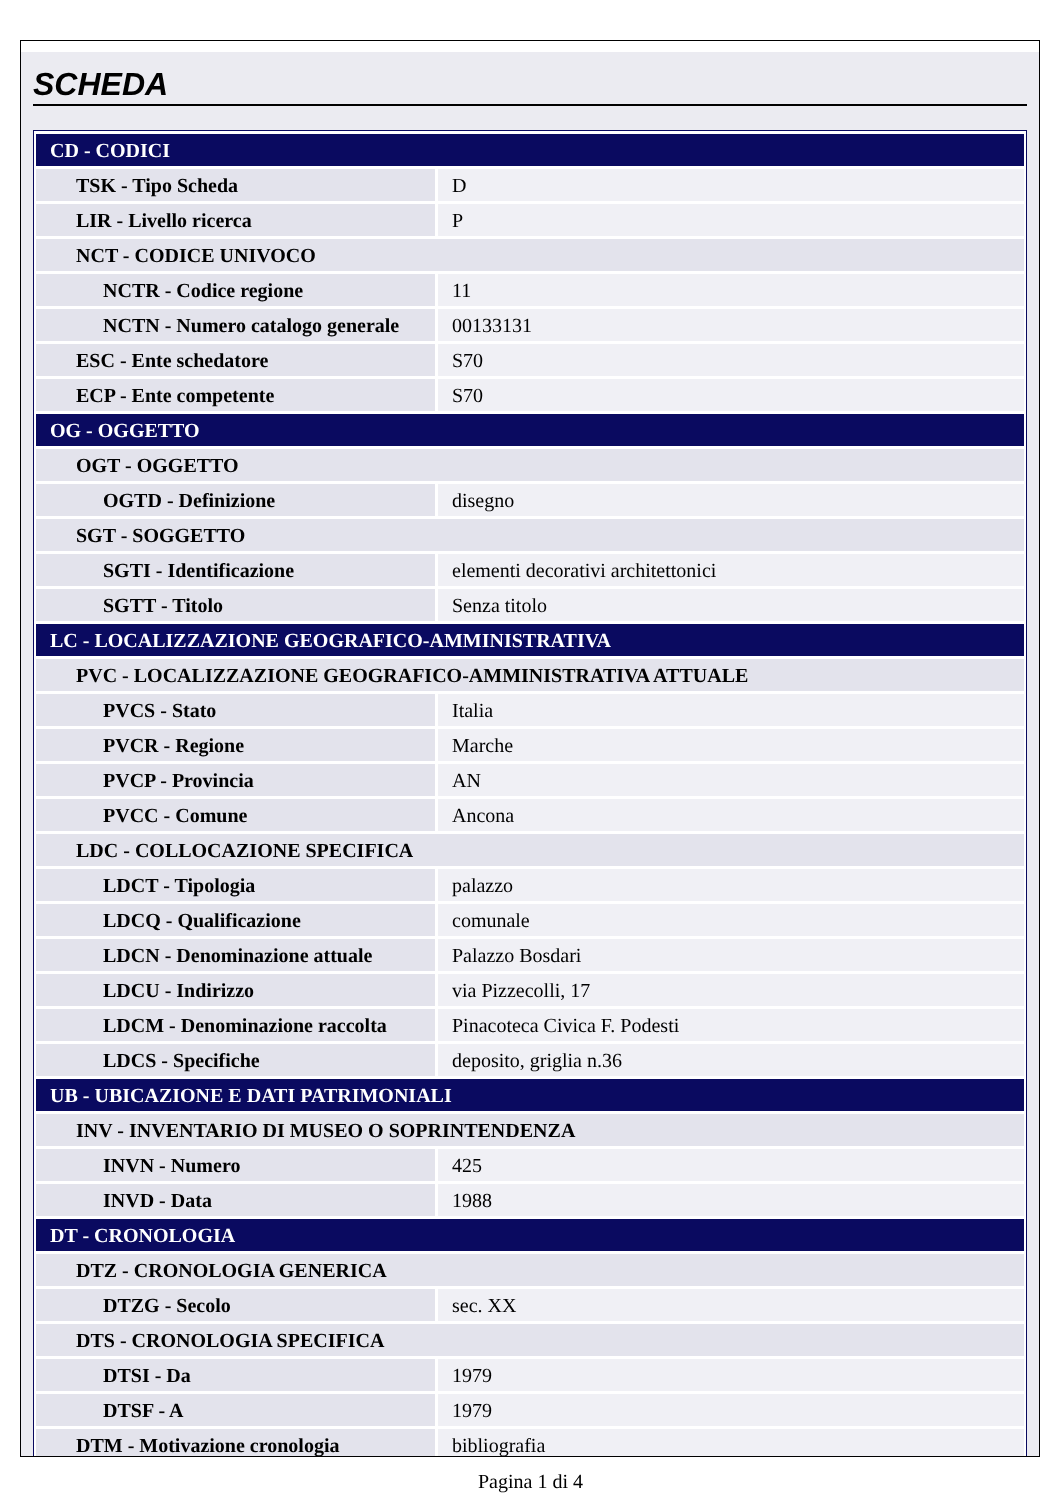SCHEDA
| CD - CODICI | |
| TSK - Tipo Scheda | D |
| LIR - Livello ricerca | P |
| NCT - CODICE UNIVOCO | |
| NCTR - Codice regione | 11 |
| NCTN - Numero catalogo generale | 00133131 |
| ESC - Ente schedatore | S70 |
| ECP - Ente competente | S70 |
| OG - OGGETTO | |
| OGT - OGGETTO | |
| OGTD - Definizione | disegno |
| SGT - SOGGETTO | |
| SGTI - Identificazione | elementi decorativi architettonici |
| SGTT - Titolo | Senza titolo |
| LC - LOCALIZZAZIONE GEOGRAFICO-AMMINISTRATIVA | |
| PVC - LOCALIZZAZIONE GEOGRAFICO-AMMINISTRATIVA ATTUALE | |
| PVCS - Stato | Italia |
| PVCR - Regione | Marche |
| PVCP - Provincia | AN |
| PVCC - Comune | Ancona |
| LDC - COLLOCAZIONE SPECIFICA | |
| LDCT - Tipologia | palazzo |
| LDCQ - Qualificazione | comunale |
| LDCN - Denominazione attuale | Palazzo Bosdari |
| LDCU - Indirizzo | via Pizzecolli, 17 |
| LDCM - Denominazione raccolta | Pinacoteca Civica F. Podesti |
| LDCS - Specifiche | deposito, griglia n.36 |
| UB - UBICAZIONE E DATI PATRIMONIALI | |
| INV - INVENTARIO DI MUSEO O SOPRINTENDENZA | |
| INVN - Numero | 425 |
| INVD - Data | 1988 |
| DT - CRONOLOGIA | |
| DTZ - CRONOLOGIA GENERICA | |
| DTZG - Secolo | sec. XX |
| DTS - CRONOLOGIA SPECIFICA | |
| DTSI - Da | 1979 |
| DTSF - A | 1979 |
| DTM - Motivazione cronologia | bibliografia |
Pagina 1 di 4